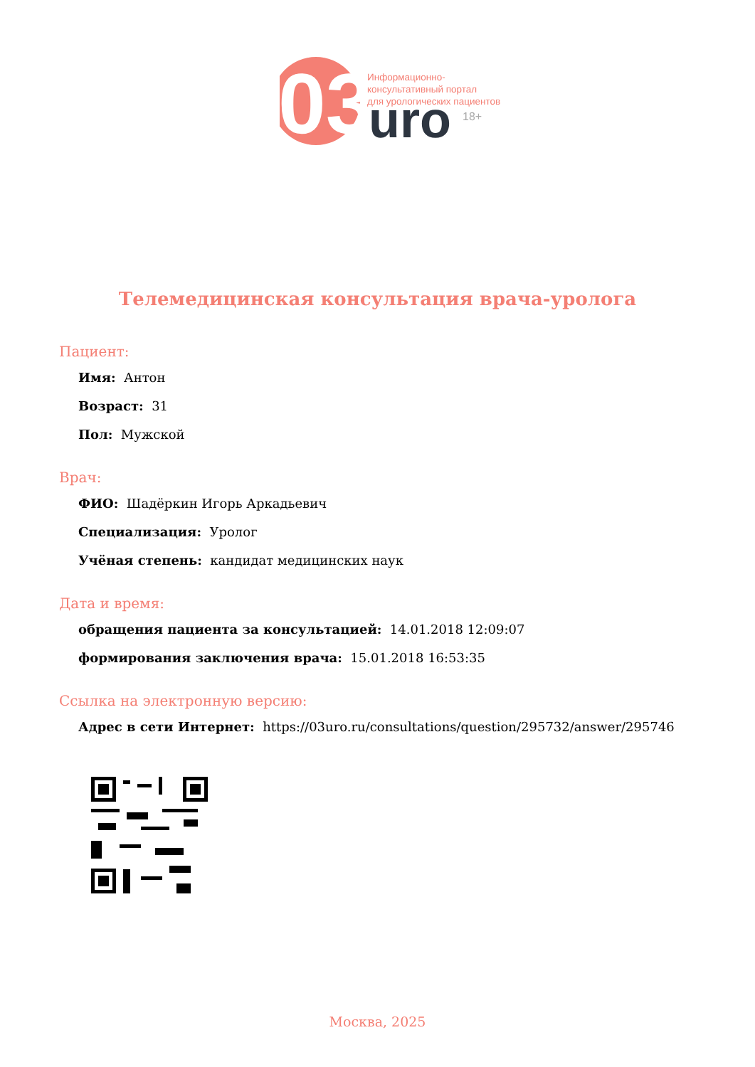03
uro
Информационно-
консультативный портал
для урологических пациентов
18+
Телемедицинская консультация врача-уролога
Пациент:
Имя: Антон
Возраст: 31
Пол: Мужской
Врач:
ФИО: Шадёркин Игорь Аркадьевич
Специализация: Уролог
Учёная степень: кандидат медицинских наук
Дата и время:
обращения пациента за консультацией: 14.01.2018 12:09:07
формирования заключения врача: 15.01.2018 16:53:35
Ссылка на электронную версию:
Адрес в сети Интернет: https://03uro.ru/consultations/question/295732/answer/295746
Москва, 2025